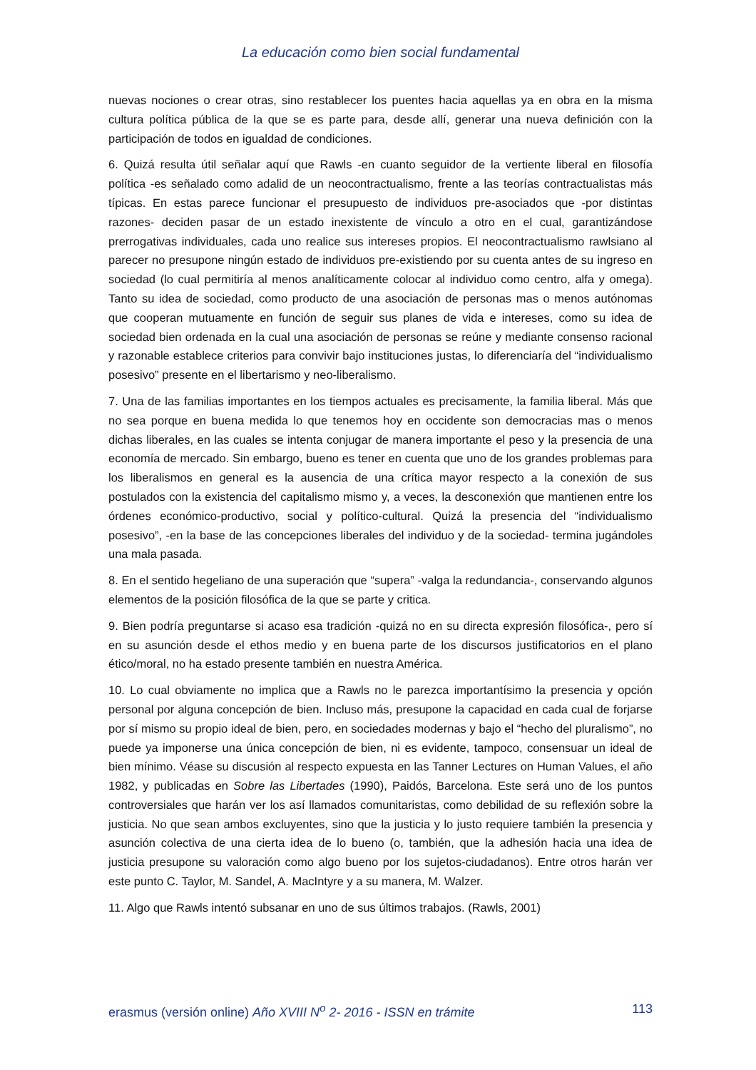La educación como bien social fundamental
nuevas nociones o crear otras, sino restablecer los puentes hacia aquellas ya en obra en la misma cultura política pública de la que se es parte para, desde allí, generar una nueva definición con la participación de todos en igualdad de condiciones.
6. Quizá resulta útil señalar aquí que Rawls -en cuanto seguidor de la vertiente liberal en filosofía política -es señalado como adalid de un neocontractualismo, frente a las teorías contractualistas más típicas. En estas parece funcionar el presupuesto de individuos pre-asociados que -por distintas razones- deciden pasar de un estado inexistente de vínculo a otro en el cual, garantizándose prerrogativas individuales, cada uno realice sus intereses propios. El neocontractualismo rawlsiano al parecer no presupone ningún estado de individuos pre-existiendo por su cuenta antes de su ingreso en sociedad (lo cual permitiría al menos analíticamente colocar al individuo como centro, alfa y omega). Tanto su idea de sociedad, como producto de una asociación de personas mas o menos autónomas que cooperan mutuamente en función de seguir sus planes de vida e intereses, como su idea de sociedad bien ordenada en la cual una asociación de personas se reúne y mediante consenso racional y razonable establece criterios para convivir bajo instituciones justas, lo diferenciaría del “individualismo posesivo” presente en el libertarismo y neo-liberalismo.
7. Una de las familias importantes en los tiempos actuales es precisamente, la familia liberal. Más que no sea porque en buena medida lo que tenemos hoy en occidente son democracias mas o menos dichas liberales, en las cuales se intenta conjugar de manera importante el peso y la presencia de una economía de mercado. Sin embargo, bueno es tener en cuenta que uno de los grandes problemas para los liberalismos en general es la ausencia de una crítica mayor respecto a la conexión de sus postulados con la existencia del capitalismo mismo y, a veces, la desconexión que mantienen entre los órdenes económico-productivo, social y político-cultural. Quizá la presencia del “individualismo posesivo”, -en la base de las concepciones liberales del individuo y de la sociedad- termina jugándoles una mala pasada.
8. En el sentido hegeliano de una superación que “supera” -valga la redundancia-, conservando algunos elementos de la posición filosófica de la que se parte y critica.
9. Bien podría preguntarse si acaso esa tradición -quizá no en su directa expresión filosófica-, pero sí en su asunción desde el ethos medio y en buena parte de los discursos justificatorios en el plano ético/moral, no ha estado presente también en nuestra América.
10. Lo cual obviamente no implica que a Rawls no le parezca importantísimo la presencia y opción personal por alguna concepción de bien. Incluso más, presupone la capacidad en cada cual de forjarse por sí mismo su propio ideal de bien, pero, en sociedades modernas y bajo el “hecho del pluralismo”, no puede ya imponerse una única concepción de bien, ni es evidente, tampoco, consensuar un ideal de bien mínimo. Véase su discusión al respecto expuesta en las Tanner Lectures on Human Values, el año 1982, y publicadas en Sobre las Libertades (1990), Paidós, Barcelona. Este será uno de los puntos controversiales que harán ver los así llamados comunitaristas, como debilidad de su reflexión sobre la justicia. No que sean ambos excluyentes, sino que la justicia y lo justo requiere también la presencia y asunción colectiva de una cierta idea de lo bueno (o, también, que la adhesión hacia una idea de justicia presupone su valoración como algo bueno por los sujetos-ciudadanos). Entre otros harán ver este punto C. Taylor, M. Sandel, A. MacIntyre y a su manera, M. Walzer.
11. Algo que Rawls intentó subsanar en uno de sus últimos trabajos. (Rawls, 2001)
erasmus (versión online) Año XVIII N<sup>o</sup> 2- 2016 - ISSN en trámite 113